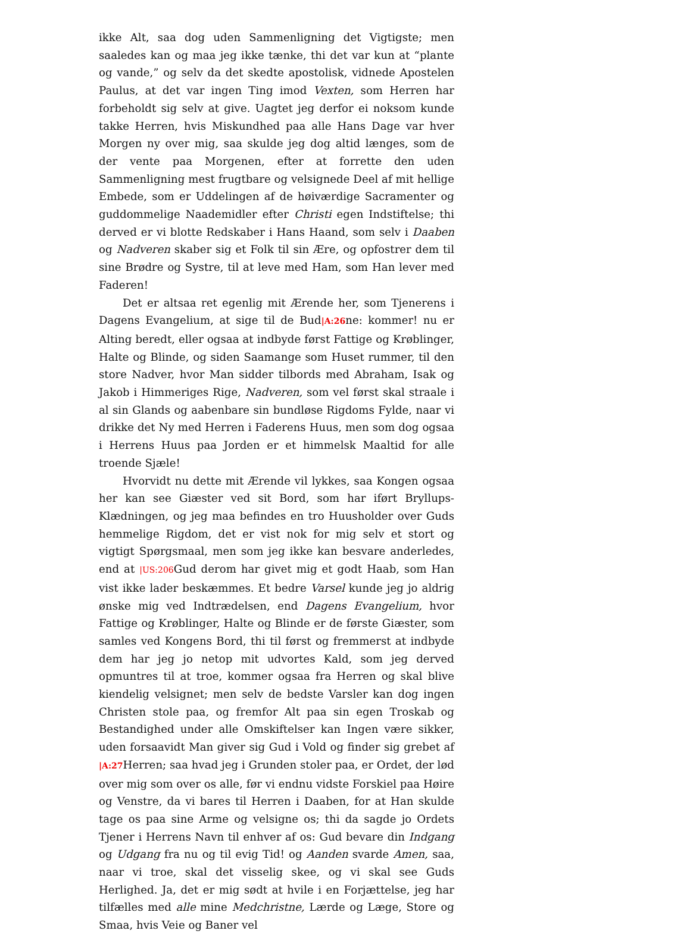ikke Alt, saa dog uden Sammenligning det Vigtigste; men saaledes kan og maa jeg ikke tænke, thi det var kun at “plante og vande,” og selv da det skedte apostolisk, vidnede Apostelen Paulus, at det var ingen Ting imod Vexten, som Herren har forbeholdt sig selv at give. Uagtet jeg derfor ei noksom kunde takke Herren, hvis Miskundhed paa alle Hans Dage var hver Morgen ny over mig, saa skulde jeg dog altid længes, som de der vente paa Morgenen, efter at forrette den uden Sammenligning mest frugtbare og velsignede Deel af mit hellige Embede, som er Uddelingen af de høiværdige Sacramenter og guddommelige Naademidler efter Christi egen Indstiftelse; thi derved er vi blotte Redskaber i Hans Haand, som selv i Daaben og Nadveren skaber sig et Folk til sin Ære, og opfostrer dem til sine Brødre og Systre, til at leve med Ham, som Han lever med Faderen!
Det er altsaa ret egenlig mit Ærende her, som Tjenerens i Dagens Evangelium, at sige til de Bud|A:26ne: kommer! nu er Alting beredt, eller ogsaa at indbyde først Fattige og Krøblinger, Halte og Blinde, og siden Saamange som Huset rummer, til den store Nadver, hvor Man sidder tilbords med Abraham, Isak og Jakob i Himmeriges Rige, Nadveren, som vel først skal straale i al sin Glands og aabenbare sin bundløse Rigdoms Fylde, naar vi drikke det Ny med Herren i Faderens Huus, men som dog ogsaa i Herrens Huus paa Jorden er et himmelsk Maaltid for alle troende Sjæle!
Hvorvidt nu dette mit Ærende vil lykkes, saa Kongen ogsaa her kan see Giæster ved sit Bord, som har iført Bryllups-Klædningen, og jeg maa befindes en tro Huusholder over Guds hemmelige Rigdom, det er vist nok for mig selv et stort og vigtigt Spørgsmaal, men som jeg ikke kan besvare anderledes, end at |US:206 Gud derom har givet mig et godt Haab, som Han vist ikke lader beskæmmes. Et bedre Varsel kunde jeg jo aldrig ønske mig ved Indtrædelsen, end Dagens Evangelium, hvor Fattige og Krøblinger, Halte og Blinde er de første Giæster, som samles ved Kongens Bord, thi til først og fremmerst at indbyde dem har jeg jo netop mit udvortes Kald, som jeg derved opmuntres til at troe, kommer ogsaa fra Herren og skal blive kiendelig velsignet; men selv de bedste Varsler kan dog ingen Christen stole paa, og fremfor Alt paa sin egen Troskab og Bestandighed under alle Omskiftelser kan Ingen være sikker, uden forsaavidt Man giver sig Gud i Vold og finder sig grebet af |A:27 Herren; saa hvad jeg i Grunden stoler paa, er Ordet, der lød over mig som over os alle, før vi endnu vidste Forskiel paa Høire og Venstre, da vi bares til Herren i Daaben, for at Han skulde tage os paa sine Arme og velsigne os; thi da sagde jo Ordets Tjener i Herrens Navn til enhver af os: Gud bevare din Indgang og Udgang fra nu og til evig Tid! og Aanden svarde Amen, saa, naar vi troe, skal det visselig skee, og vi skal see Guds Herlighed. Ja, det er mig sødt at hvile i en Forjættelse, jeg har tilfælles med alle mine Medchristne, Lærde og Læge, Store og Smaa, hvis Veie og Baner vel